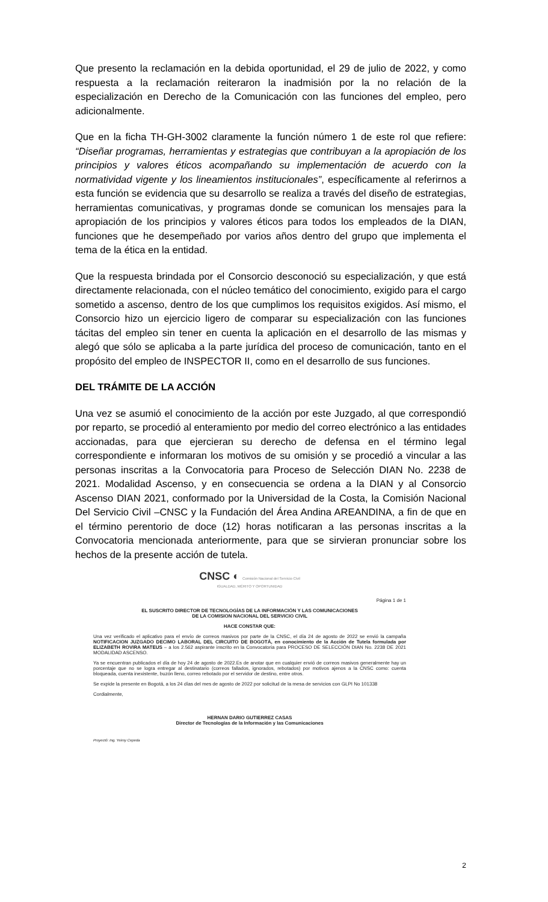Que presento la reclamación en la debida oportunidad, el 29 de julio de 2022, y como respuesta a la reclamación reiteraron la inadmisión por la no relación de la especialización en Derecho de la Comunicación con las funciones del empleo, pero adicionalmente.
Que en la ficha TH-GH-3002 claramente la función número 1 de este rol que refiere: “Diseñar programas, herramientas y estrategias que contribuyan a la apropiación de los principios y valores éticos acompañando su implementación de acuerdo con la normatividad vigente y los lineamientos institucionales”, específicamente al referirnos a esta función se evidencia que su desarrollo se realiza a través del diseño de estrategias, herramientas comunicativas, y programas donde se comunican los mensajes para la apropiación de los principios y valores éticos para todos los empleados de la DIAN, funciones que he desempeñado por varios años dentro del grupo que implementa el tema de la ética en la entidad.
Que la respuesta brindada por el Consorcio desconoció su especialización, y que está directamente relacionada, con el núcleo temático del conocimiento, exigido para el cargo sometido a ascenso, dentro de los que cumplimos los requisitos exigidos. Así mismo, el Consorcio hizo un ejercicio ligero de comparar su especialización con las funciones tácitas del empleo sin tener en cuenta la aplicación en el desarrollo de las mismas y alegó que sólo se aplicaba a la parte jurídica del proceso de comunicación, tanto en el propósito del empleo de INSPECTOR II, como en el desarrollo de sus funciones.
DEL TRÁMITE DE LA ACCIÓN
Una vez se asumió el conocimiento de la acción por este Juzgado, al que correspondió por reparto, se procedió al enteramiento por medio del correo electrónico a las entidades accionadas, para que ejercieran su derecho de defensa en el término legal correspondiente e informaran los motivos de su omisión y se procedió a vincular a las personas inscritas a la Convocatoria para Proceso de Selección DIAN No. 2238 de 2021. Modalidad Ascenso, y en consecuencia se ordena a la DIAN y al Consorcio Ascenso DIAN 2021, conformado por la Universidad de la Costa, la Comisión Nacional Del Servicio Civil –CNSC y la Fundación del Área Andina AREANDINA, a fin de que en el término perentorio de doce (12) horas notificaran a las personas inscritas a la Convocatoria mencionada anteriormente, para que se sirvieran pronunciar sobre los hechos de la presente acción de tutela.
CNSC ◐ Comisión Nacional del Servicio Civil
IGUALDAD, MÉRITO Y OPORTUNIDAD
Página 1 de 1
EL SUSCRITO DIRECTOR DE TECNOLOGÍAS DE LA INFORMACIÓN Y LAS COMUNICACIONES
DE LA COMISION NACIONAL DEL SERVICIO CIVIL
HACE CONSTAR QUE:
Una vez verificado el aplicativo para el envío de correos masivos por parte de la CNSC, el día 24 de agosto de 2022 se envió la campaña NOTIFICACION JUZGADO DECIMO LABORAL DEL CIRCUITO DE BOGOTÁ, en conocimiento de la Acción de Tutela formulada por ELIZABETH ROVIRA MATEUS – a los 2.562 aspirante inscrito en la Convocatoria para PROCESO DE SELECCIÓN DIAN No. 2238 DE 2021 MODALIDAD ASCENSO.
Ya se encuentran publicados el día de hoy 24 de agosto de 2022.Es de anotar que en cualquier envió de correos masivos generalmente hay un porcentaje que no se logra entregar al destinatario (correos fallados, ignorados, rebotados) por motivos ajenos a la CNSC como: cuenta bloqueada, cuenta inexistente, buzón lleno, correo rebotado por el servidor de destino, entre otros.
Se expide la presente en Bogotá, a los 24 días del mes de agosto de 2022 por solicitud de la mesa de servicios con GLPI No 101338
Cordialmente,
HERNAN DARIO GUTIERREZ CASAS
Director de Tecnologías de la Información y las Comunicaciones
Proyectó: Ing. Yeimy Cepeda
2